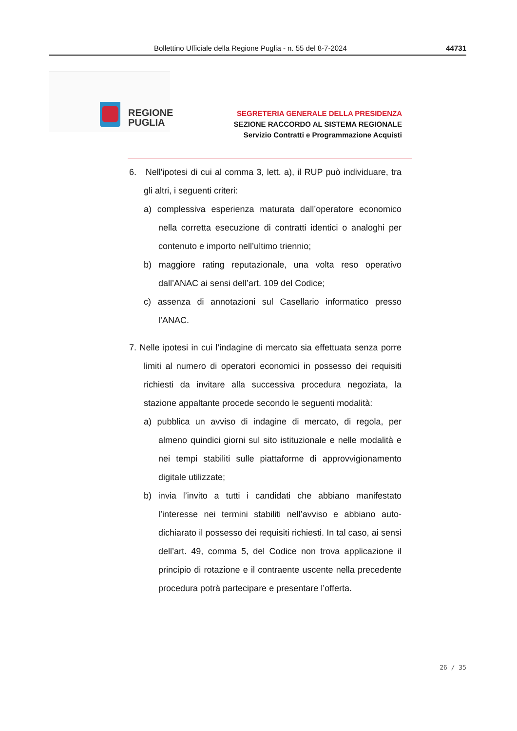Bollettino Ufficiale della Regione Puglia - n. 55 del 8-7-2024 44731
REGIONE
PUGLIA
SEGRETERIA GENERALE DELLA PRESIDENZA
SEZIONE RACCORDO AL SISTEMA REGIONALE
Servizio Contratti e Programmazione Acquisti
6. Nell'ipotesi di cui al comma 3, lett. a), il RUP può individuare, tra gli altri, i seguenti criteri:
a) complessiva esperienza maturata dall’operatore economico nella corretta esecuzione di contratti identici o analoghi per contenuto e importo nell’ultimo triennio;
b) maggiore rating reputazionale, una volta reso operativo dall’ANAC ai sensi dell’art. 109 del Codice;
c) assenza di annotazioni sul Casellario informatico presso l’ANAC.
7. Nelle ipotesi in cui l’indagine di mercato sia effettuata senza porre limiti al numero di operatori economici in possesso dei requisiti richiesti da invitare alla successiva procedura negoziata, la stazione appaltante procede secondo le seguenti modalità:
a) pubblica un avviso di indagine di mercato, di regola, per almeno quindici giorni sul sito istituzionale e nelle modalità e nei tempi stabiliti sulle piattaforme di approvvigionamento digitale utilizzate;
b) invia l’invito a tutti i candidati che abbiano manifestato l’interesse nei termini stabiliti nell’avviso e abbiano auto-dichiarato il possesso dei requisiti richiesti. In tal caso, ai sensi dell’art. 49, comma 5, del Codice non trova applicazione il principio di rotazione e il contraente uscente nella precedente procedura potrà partecipare e presentare l’offerta.
26 / 35